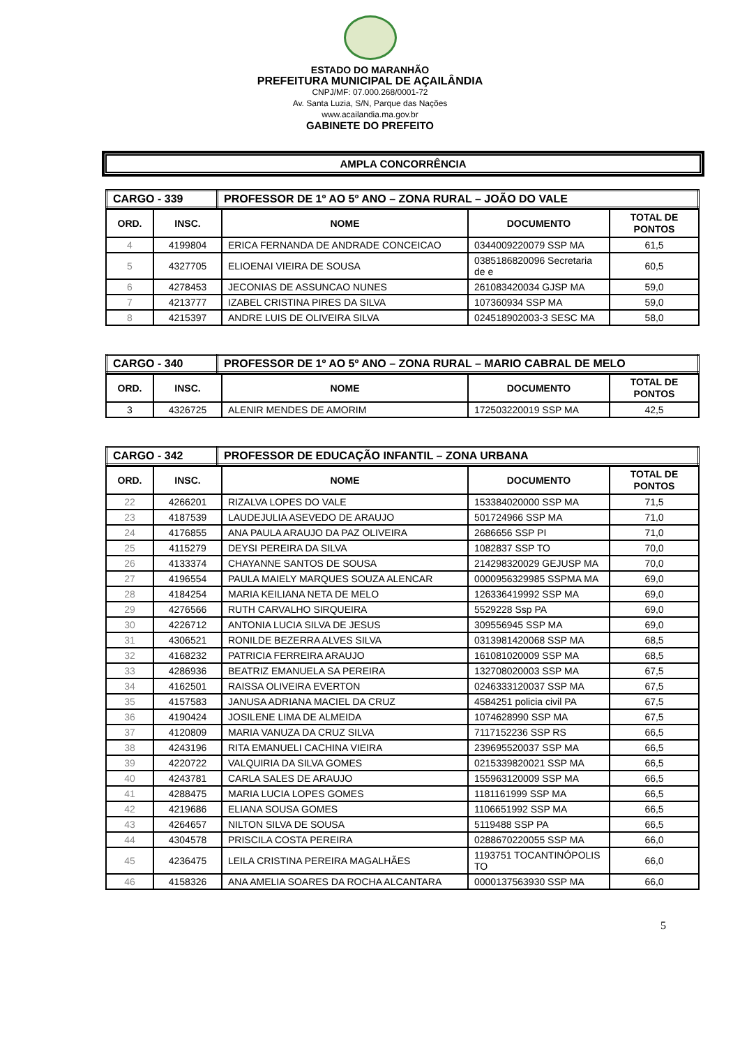ESTADO DO MARANHÃO
PREFEITURA MUNICIPAL DE AÇAILÂNDIA
CNPJ/MF: 07.000.268/0001-72
Av. Santa Luzia, S/N, Parque das Nações
www.acailandia.ma.gov.br
GABINETE DO PREFEITO
AMPLA CONCORRÊNCIA
| CARGO - 339 | PROFESSOR DE 1º AO 5º ANO – ZONA RURAL – JOÃO DO VALE |
| ORD. | INSC. | NOME | DOCUMENTO | TOTAL DE PONTOS |
| --- | --- | --- | --- | --- |
| 4 | 4199804 | ERICA FERNANDA DE ANDRADE CONCEICAO | 0344009220079 SSP MA | 61,5 |
| 5 | 4327705 | ELIOENAI VIEIRA DE SOUSA | 0385186820096 Secretaria de e | 60,5 |
| 6 | 4278453 | JECONIAS DE ASSUNCAO NUNES | 261083420034 GJSP MA | 59,0 |
| 7 | 4213777 | IZABEL CRISTINA PIRES DA SILVA | 107360934 SSP MA | 59,0 |
| 8 | 4215397 | ANDRE LUIS DE OLIVEIRA SILVA | 024518902003-3 SESC MA | 58,0 |
| CARGO - 340 | PROFESSOR DE 1º AO 5º ANO – ZONA RURAL – MARIO CABRAL DE MELO |
| ORD. | INSC. | NOME | DOCUMENTO | TOTAL DE PONTOS |
| --- | --- | --- | --- | --- |
| 3 | 4326725 | ALENIR MENDES DE AMORIM | 172503220019 SSP MA | 42,5 |
| CARGO - 342 | PROFESSOR DE EDUCAÇÃO INFANTIL – ZONA URBANA |
| ORD. | INSC. | NOME | DOCUMENTO | TOTAL DE PONTOS |
| --- | --- | --- | --- | --- |
| 22 | 4266201 | RIZALVA LOPES DO VALE | 153384020000 SSP MA | 71,5 |
| 23 | 4187539 | LAUDEJULIA ASEVEDO DE ARAUJO | 501724966 SSP MA | 71,0 |
| 24 | 4176855 | ANA PAULA ARAUJO DA PAZ OLIVEIRA | 2686656 SSP PI | 71,0 |
| 25 | 4115279 | DEYSI PEREIRA DA SILVA | 1082837 SSP TO | 70,0 |
| 26 | 4133374 | CHAYANNE SANTOS DE SOUSA | 214298320029 GEJUSP MA | 70,0 |
| 27 | 4196554 | PAULA MAIELY MARQUES SOUZA ALENCAR | 0000956329985 SSPMA MA | 69,0 |
| 28 | 4184254 | MARIA KEILIANA NETA DE MELO | 126336419992 SSP MA | 69,0 |
| 29 | 4276566 | RUTH CARVALHO SIRQUEIRA | 5529228 Ssp PA | 69,0 |
| 30 | 4226712 | ANTONIA LUCIA SILVA DE JESUS | 309556945 SSP MA | 69,0 |
| 31 | 4306521 | RONILDE BEZERRA ALVES SILVA | 0313981420068 SSP MA | 68,5 |
| 32 | 4168232 | PATRICIA FERREIRA ARAUJO | 161081020009 SSP MA | 68,5 |
| 33 | 4286936 | BEATRIZ EMANUELA SA PEREIRA | 132708020003 SSP MA | 67,5 |
| 34 | 4162501 | RAISSA OLIVEIRA EVERTON | 0246333120037 SSP MA | 67,5 |
| 35 | 4157583 | JANUSA ADRIANA MACIEL DA CRUZ | 4584251 policia civil PA | 67,5 |
| 36 | 4190424 | JOSILENE LIMA DE ALMEIDA | 1074628990 SSP MA | 67,5 |
| 37 | 4120809 | MARIA VANUZA DA CRUZ SILVA | 7117152236 SSP RS | 66,5 |
| 38 | 4243196 | RITA EMANUELI CACHINA VIEIRA | 239695520037 SSP MA | 66,5 |
| 39 | 4220722 | VALQUIRIA DA SILVA GOMES | 0215339820021 SSP MA | 66,5 |
| 40 | 4243781 | CARLA SALES DE ARAUJO | 155963120009 SSP MA | 66,5 |
| 41 | 4288475 | MARIA LUCIA LOPES GOMES | 1181161999 SSP MA | 66,5 |
| 42 | 4219686 | ELIANA SOUSA GOMES | 1106651992 SSP MA | 66,5 |
| 43 | 4264657 | NILTON SILVA DE SOUSA | 5119488 SSP PA | 66,5 |
| 44 | 4304578 | PRISCILA COSTA PEREIRA | 0288670220055 SSP MA | 66,0 |
| 45 | 4236475 | LEILA CRISTINA PEREIRA MAGALHÃES | 1193751 TOCANTINÓPOLIS TO | 66,0 |
| 46 | 4158326 | ANA AMELIA SOARES DA ROCHA ALCANTARA | 0000137563930 SSP MA | 66,0 |
5